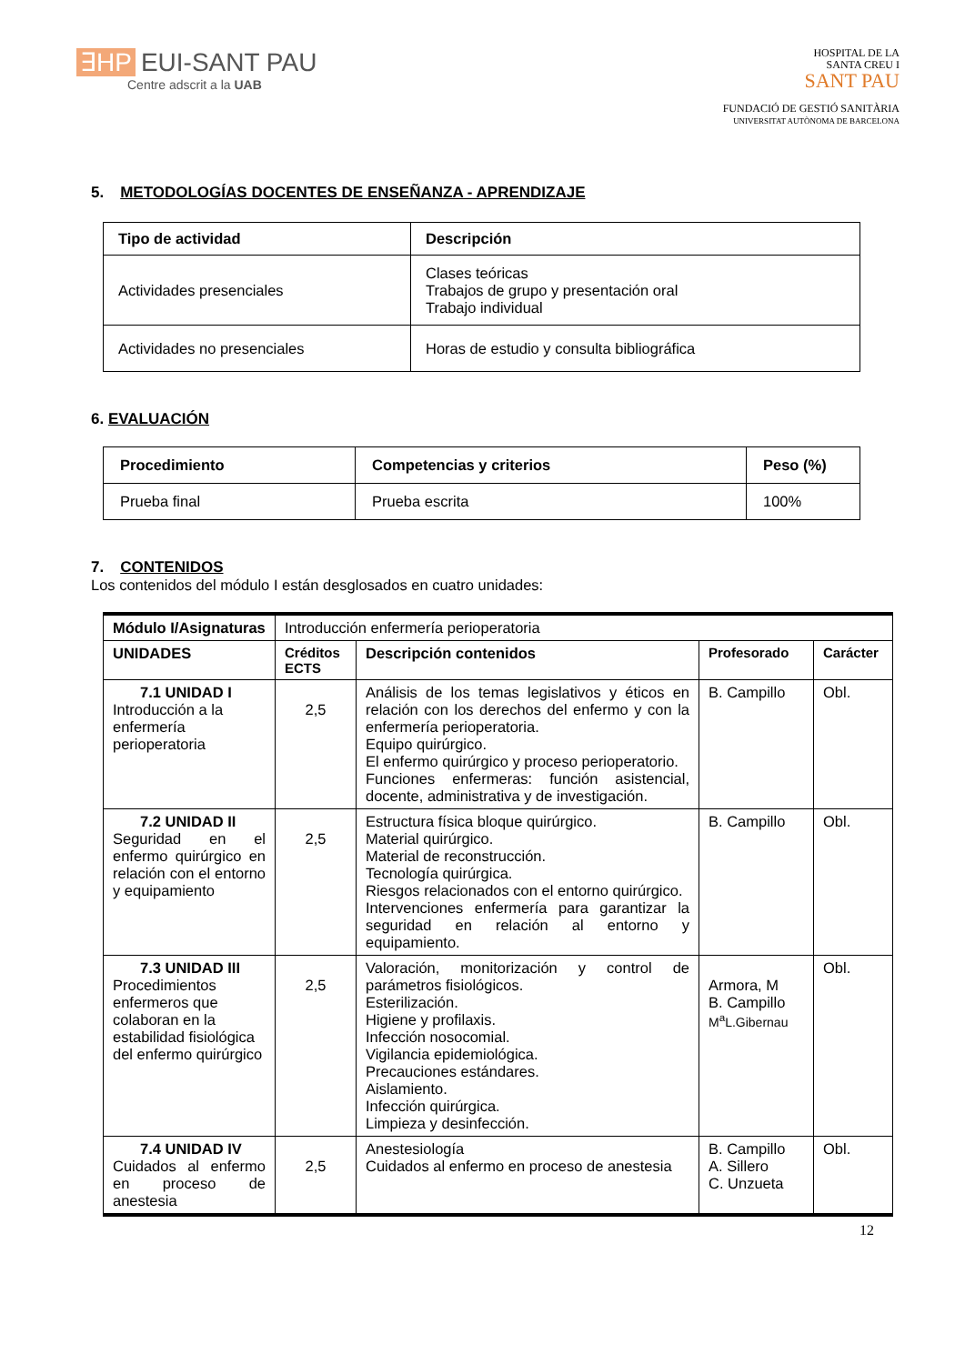∃HP EUI-SANT PAU
Centre adscrit a la UAB
HOSPITAL DE LA
SANTA CREU I
SANT PAU
FUNDACIÓ DE GESTIÓ SANITÀRIA
UNIVERSITAT AUTÒNOMA DE BARCELONA
5. METODOLOGÍAS DOCENTES DE ENSEÑANZA - APRENDIZAJE
| Tipo de actividad | Descripción |
| --- | --- |
| Actividades presenciales | Clases teóricas Trabajos de grupo y presentación oral Trabajo individual |
| Actividades no presenciales | Horas de estudio y consulta bibliográfica |
6. EVALUACIÓN
| Procedimiento | Competencias y criterios | Peso (%) |
| --- | --- | --- |
| Prueba final | Prueba escrita | 100% |
7. CONTENIDOS
Los contenidos del módulo I están desglosados en cuatro unidades:
| Módulo I/Asignaturas | Introducción enfermería perioperatoria | | | |
| UNIDADES | Créditos ECTS | Descripción contenidos | Profesorado | Carácter |
| 7.1 UNIDAD I Introducción a la enfermería perioperatoria | 2,5 | Análisis de los temas legislativos y éticos en relación con los derechos del enfermo y con la enfermería perioperatoria. Equipo quirúrgico. El enfermo quirúrgico y proceso perioperatorio. Funciones enfermeras: función asistencial, docente, administrativa y de investigación. | B. Campillo | Obl. |
| 7.2 UNIDAD II Seguridad en el enfermo quirúrgico en relación con el entorno y equipamiento | 2,5 | Estructura física bloque quirúrgico. Material quirúrgico. Material de reconstrucción. Tecnología quirúrgica. Riesgos relacionados con el entorno quirúrgico. Intervenciones enfermería para garantizar la seguridad en relación al entorno y equipamiento. | B. Campillo | Obl. |
| 7.3 UNIDAD III Procedimientos enfermeros que colaboran en la estabilidad fisiológica del enfermo quirúrgico | 2,5 | Valoración, monitorización y control de parámetros fisiológicos. Esterilización. Higiene y profilaxis. Infección nosocomial. Vigilancia epidemiológica. Precauciones estándares. Aislamiento. Infección quirúrgica. Limpieza y desinfección. | Armora, M B. Campillo M<sup>a</sup>L.Gibernau | Obl. |
| 7.4 UNIDAD IV Cuidados al enfermo en proceso de anestesia | 2,5 | Anestesiología Cuidados al enfermo en proceso de anestesia | B. Campillo A. Sillero C. Unzueta | Obl. |
12